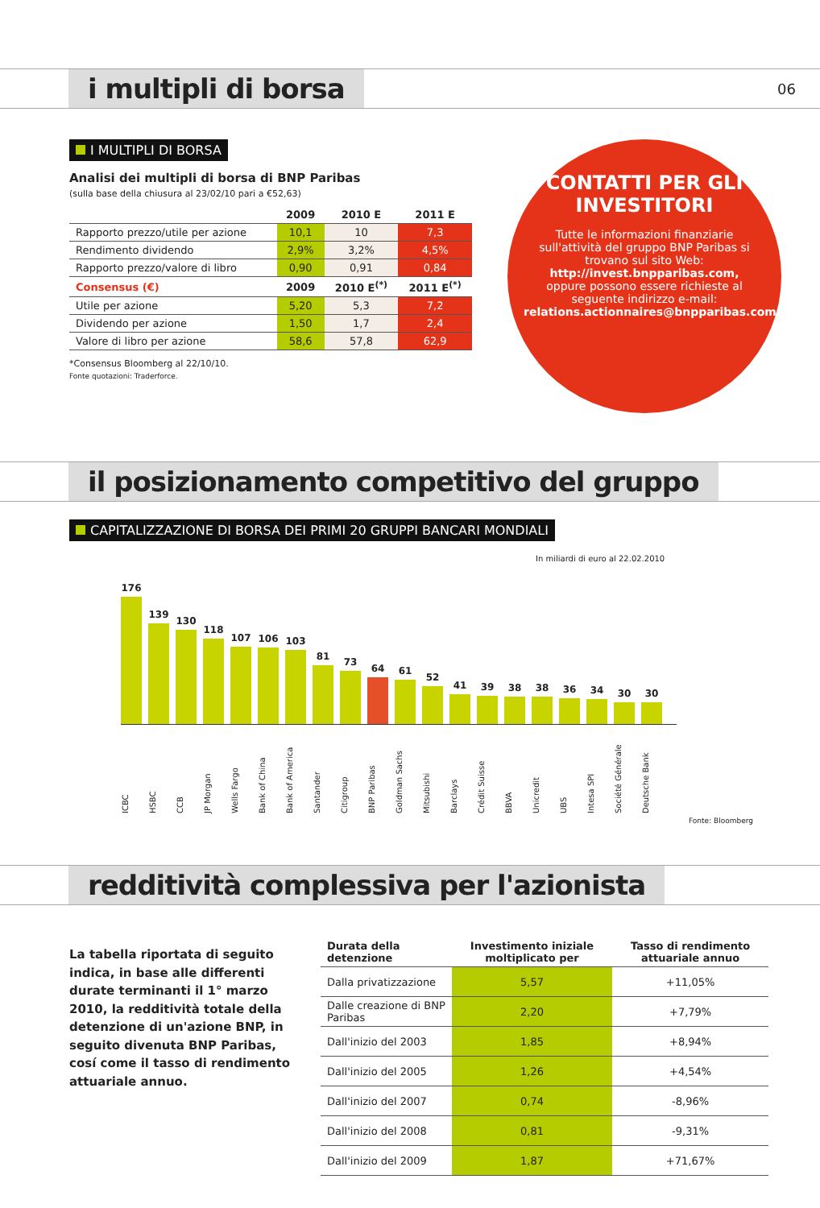i multipli di borsa
06
I MULTIPLI DI BORSA
Analisi dei multipli di borsa di BNP Paribas
(sulla base della chiusura al 23/02/10 pari a €52,63)
| | 2009 | 2010 E | 2011 E |
| --- | --- | --- | --- |
| Rapporto prezzo/utile per azione | 10,1 | 10 | 7,3 |
| Rendimento dividendo | 2,9% | 3,2% | 4,5% |
| Rapporto prezzo/valore di libro | 0,90 | 0,91 | 0,84 |
| Consensus (€) | 2009 | 2010 E<sup>(*)</sup> | 2011 E<sup>(*)</sup> |
| Utile per azione | 5,20 | 5,3 | 7,2 |
| Dividendo per azione | 1,50 | 1,7 | 2,4 |
| Valore di libro per azione | 58,6 | 57,8 | 62,9 |
*Consensus Bloomberg al 22/10/10.
Fonte quotazioni: Traderforce.
CONTATTI PER GLI INVESTITORI
Tutte le informazioni finanziarie sull'attività del gruppo BNP Paribas si trovano sul sito Web:
http://invest.bnpparibas.com,
oppure possono essere richieste al seguente indirizzo e-mail:
relations.actionnaires@bnpparibas.com
il posizionamento competitivo del gruppo
CAPITALIZZAZIONE DI BORSA DEI PRIMI 20 GRUPPI BANCARI MONDIALI
In miliardi di euro al 22.02.2010
176
139
130
118
107
106
103
81
73
64
61
52
41
39
38
38
36
34
30
30
ICBC
HSBC
CCB
JP Morgan
Wells Fargo
Bank of China
Bank of America
Santander
Citigroup
BNP Paribas
Goldman Sachs
Mitsubishi
Barclays
Crédit Suisse
BBVA
Unicredit
UBS
Intesa SPI
Société Générale
Deutsche Bank
Fonte: Bloomberg
redditività complessiva per l'azionista
La tabella riportata di seguito indica, in base alle differenti durate terminanti il 1° marzo 2010, la redditività totale della detenzione di un'azione BNP, in seguito divenuta BNP Paribas, cosí come il tasso di rendimento attuariale annuo.
| Durata della detenzione | Investimento iniziale moltiplicato per | Tasso di rendimento attuariale annuo |
| --- | --- | --- |
| Dalla privatizzazione | 5,57 | +11,05% |
| Dalle creazione di BNP Paribas | 2,20 | +7,79% |
| Dall'inizio del 2003 | 1,85 | +8,94% |
| Dall'inizio del 2005 | 1,26 | +4,54% |
| Dall'inizio del 2007 | 0,74 | -8,96% |
| Dall'inizio del 2008 | 0,81 | -9,31% |
| Dall'inizio del 2009 | 1,87 | +71,67% |